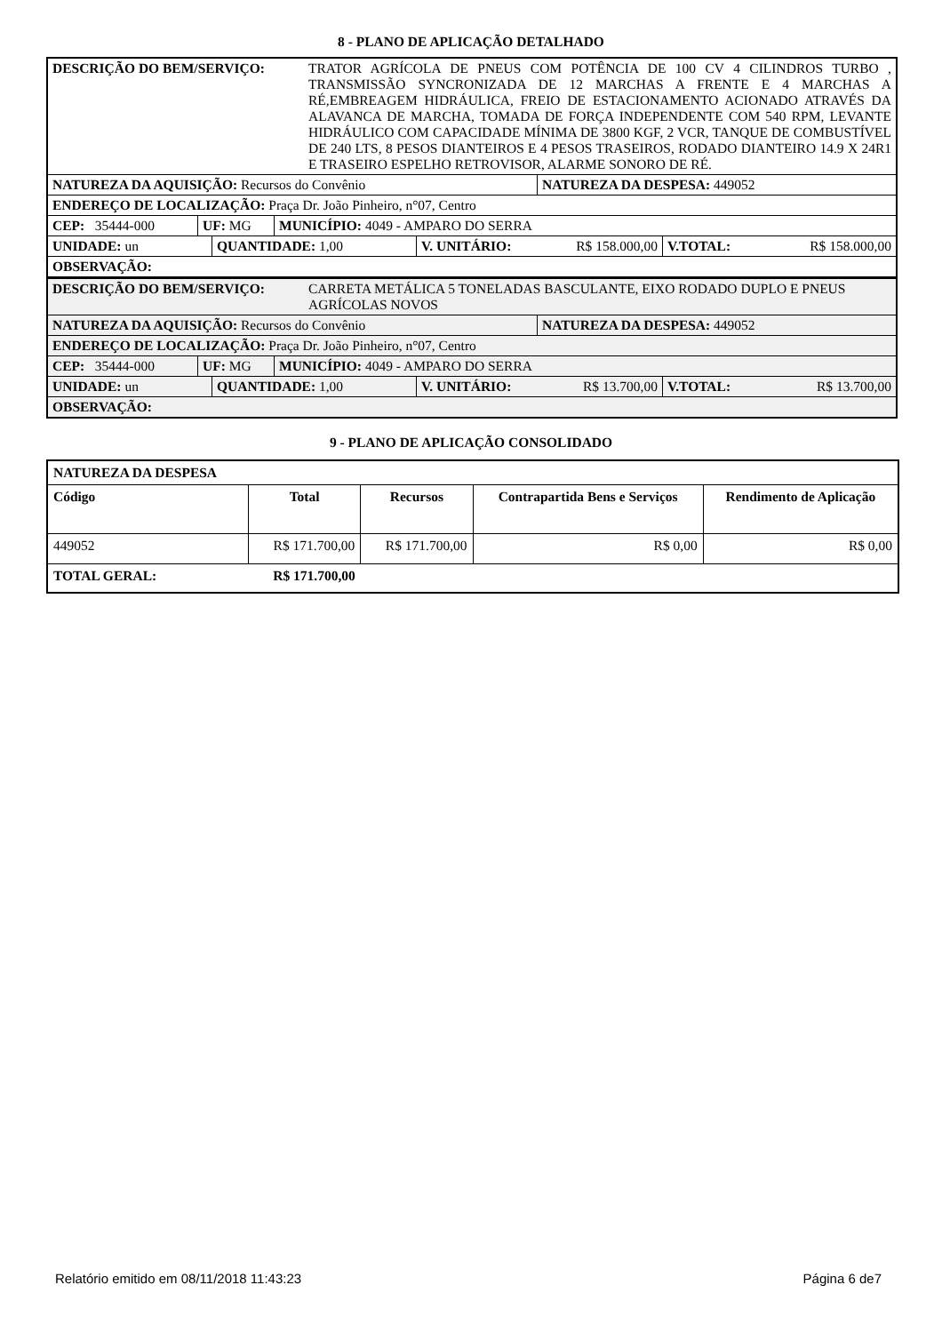8 - PLANO DE APLICAÇÃO DETALHADO
DESCRIÇÃO DO BEM/SERVIÇO: TRATOR AGRÍCOLA DE PNEUS COM POTÊNCIA DE 100 CV 4 CILINDROS TURBO , TRANSMISSÃO SYNCRONIZADA DE 12 MARCHAS A FRENTE E 4 MARCHAS A RÉ,EMBREAGEM HIDRÁULICA, FREIO DE ESTACIONAMENTO ACIONADO ATRAVÉS DA ALAVANCA DE MARCHA, TOMADA DE FORÇA INDEPENDENTE COM 540 RPM, LEVANTE HIDRÁULICO COM CAPACIDADE MÍNIMA DE 3800 KGF, 2 VCR, TANQUE DE COMBUSTÍVEL DE 240 LTS, 8 PESOS DIANTEIROS E 4 PESOS TRASEIROS, RODADO DIANTEIRO 14.9 X 24R1 E TRASEIRO ESPELHO RETROVISOR, ALARME SONORO DE RÉ.
NATUREZA DA AQUISIÇÃO: Recursos do Convênio NATUREZA DA DESPESA: 449052
ENDEREÇO DE LOCALIZAÇÃO: Praça Dr. João Pinheiro, n°07, Centro
CEP: 35444-000 UF: MG MUNICÍPIO: 4049 - AMPARO DO SERRA
UNIDADE: un QUANTIDADE: 1,00 V. UNITÁRIO: R$ 158.000,00 V.TOTAL: R$ 158.000,00
OBSERVAÇÃO:
DESCRIÇÃO DO BEM/SERVIÇO: CARRETA METÁLICA 5 TONELADAS BASCULANTE, EIXO RODADO DUPLO E PNEUS AGRÍCOLAS NOVOS
NATUREZA DA AQUISIÇÃO: Recursos do Convênio NATUREZA DA DESPESA: 449052
ENDEREÇO DE LOCALIZAÇÃO: Praça Dr. João Pinheiro, n°07, Centro
CEP: 35444-000 UF: MG MUNICÍPIO: 4049 - AMPARO DO SERRA
UNIDADE: un QUANTIDADE: 1,00 V. UNITÁRIO: R$ 13.700,00 V.TOTAL: R$ 13.700,00
OBSERVAÇÃO:
9 - PLANO DE APLICAÇÃO CONSOLIDADO
| NATUREZA DA DESPESA | | | | |
| --- | --- | --- | --- | --- |
| Código | Total | Recursos | Contrapartida Bens e Serviços | Rendimento de Aplicação |
| 449052 | R$ 171.700,00 | R$ 171.700,00 | R$ 0,00 | R$ 0,00 |
| TOTAL GERAL: | R$ 171.700,00 | | | |
Relatório emitido em 08/11/2018 11:43:23 Página 6 de7